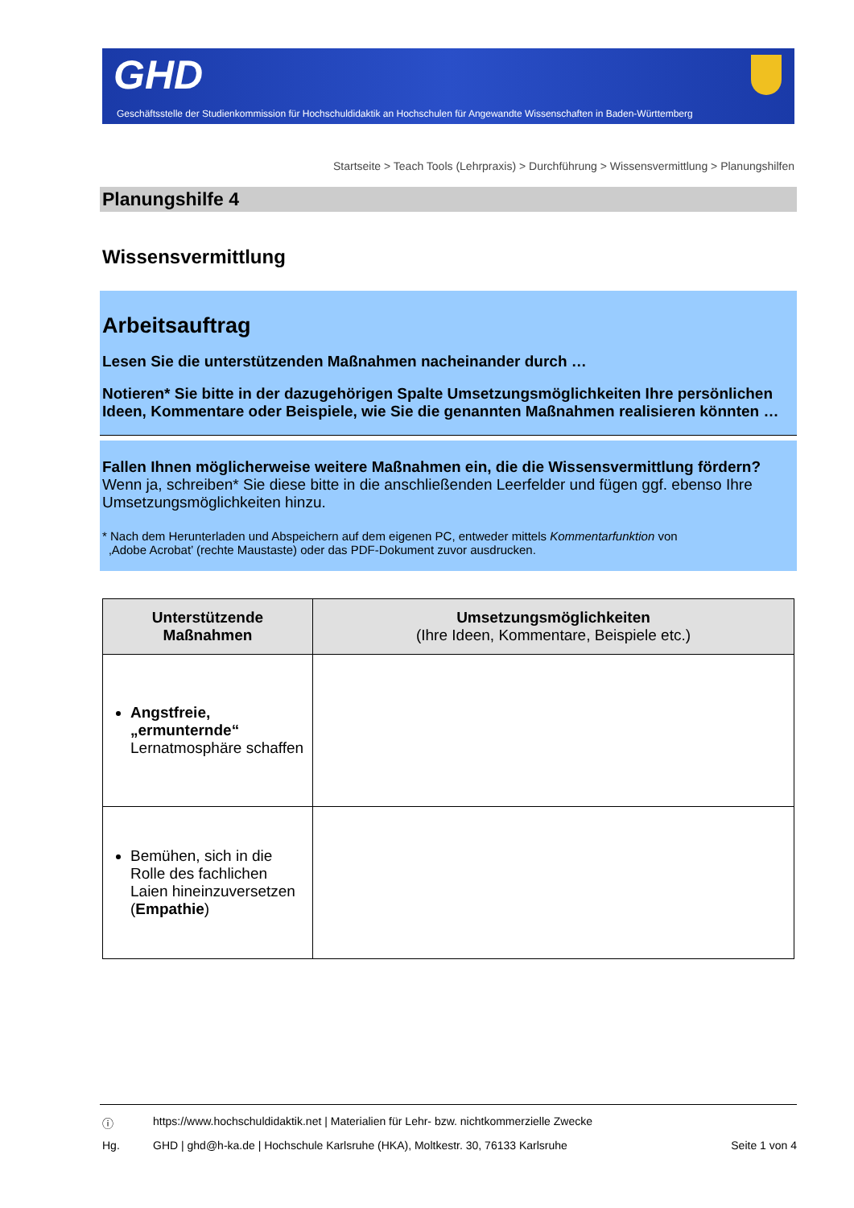GHD
Geschäftsstelle der Studienkommission für Hochschuldidaktik an Hochschulen für Angewandte Wissenschaften in Baden-Württemberg
Startseite > Teach Tools (Lehrpraxis) > Durchführung > Wissensvermittlung > Planungshilfen
Planungshilfe 4
Wissensvermittlung
Arbeitsauftrag
Lesen Sie die unterstützenden Maßnahmen nacheinander durch …
Notieren* Sie bitte in der dazugehörigen Spalte Umsetzungsmöglichkeiten Ihre persönlichen Ideen, Kommentare oder Beispiele, wie Sie die genannten Maßnahmen realisieren könnten …
Fallen Ihnen möglicherweise weitere Maßnahmen ein, die die Wissensvermittlung fördern? Wenn ja, schreiben* Sie diese bitte in die anschließenden Leerfelder und fügen ggf. ebenso Ihre Umsetzungsmöglichkeiten hinzu.
* Nach dem Herunterladen und Abspeichern auf dem eigenen PC, entweder mittels Kommentarfunktion von
‚Adobe Acrobat’ (rechte Maustaste) oder das PDF-Dokument zuvor ausdrucken.
| Unterstützende Maßnahmen | Umsetzungsmöglichkeiten (Ihre Ideen, Kommentare, Beispiele etc.) |
| --- | --- |
| Angstfreie, „ermunternde“ Lernatmosphäre schaffen | |
| Bemühen, sich in die Rolle des fachlichen Laien hineinzuversetzen ( Empathie ) | |
ⓘ https://www.hochschuldidaktik.net | Materialien für Lehr- bzw. nichtkommerzielle Zwecke
Hg. GHD | ghd@h-ka.de | Hochschule Karlsruhe (HKA), Moltkestr. 30, 76133 Karlsruhe
Seite 1 von 4